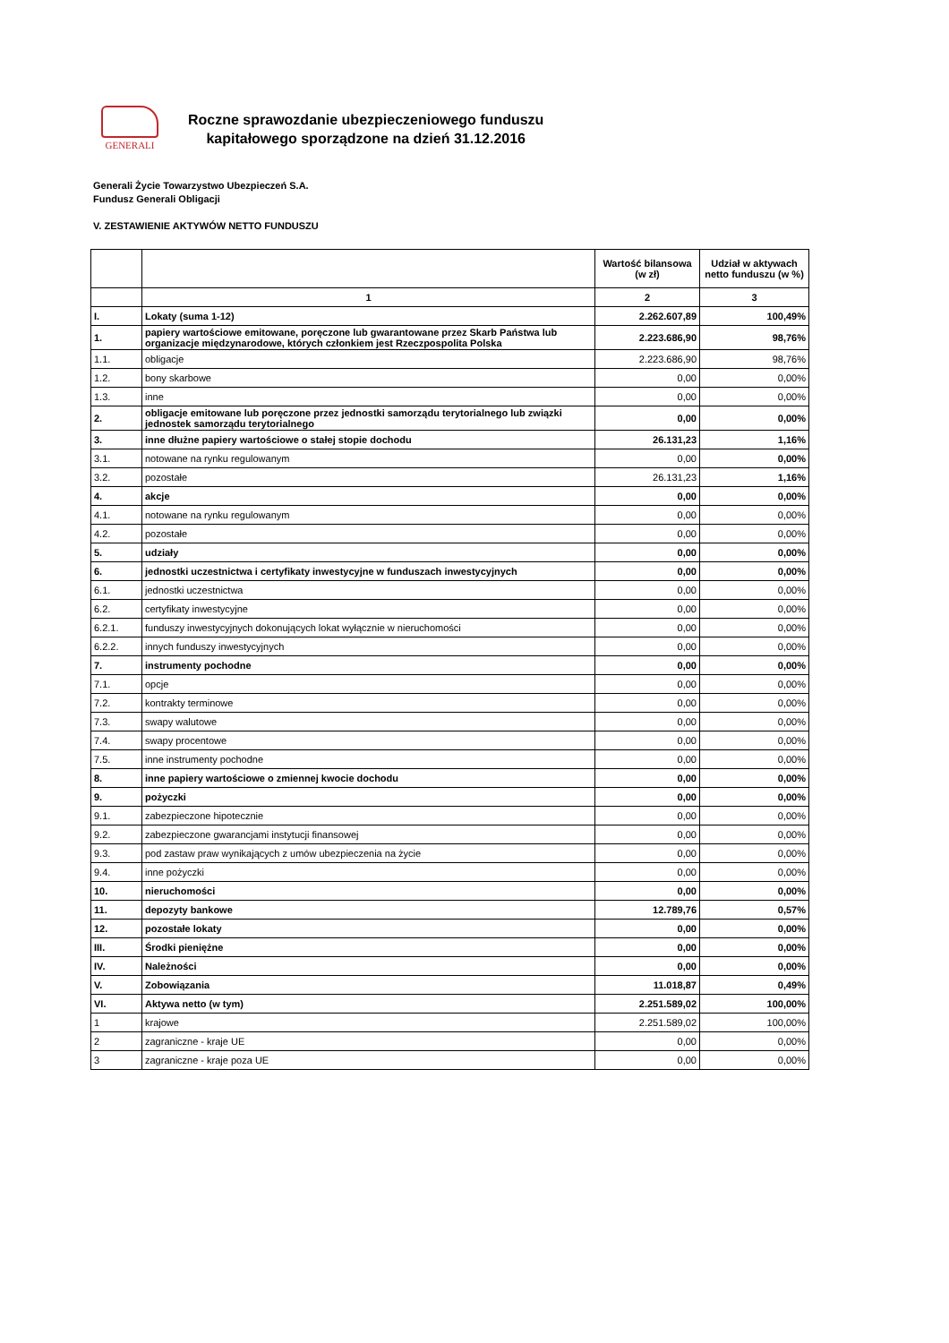GENERALI
Roczne sprawozdanie ubezpieczeniowego funduszu
kapitałowego sporządzone na dzień 31.12.2016
Generali Życie Towarzystwo Ubezpieczeń S.A.
Fundusz Generali Obligacji
V. ZESTAWIENIE AKTYWÓW NETTO FUNDUSZU
| | | Wartość bilansowa (w zł) | Udział w aktywach netto funduszu (w %) |
| --- | --- | --- | --- |
| | 1 | 2 | 3 |
| I. | Lokaty (suma 1-12) | 2.262.607,89 | 100,49% |
| 1. | papiery wartościowe emitowane, poręczone lub gwarantowane przez Skarb Państwa lub organizacje międzynarodowe, których członkiem jest Rzeczpospolita Polska | 2.223.686,90 | 98,76% |
| 1.1. | obligacje | 2.223.686,90 | 98,76% |
| 1.2. | bony skarbowe | 0,00 | 0,00% |
| 1.3. | inne | 0,00 | 0,00% |
| 2. | obligacje emitowane lub poręczone przez jednostki samorządu terytorialnego lub związki jednostek samorządu terytorialnego | 0,00 | 0,00% |
| 3. | inne dłużne papiery wartościowe o stałej stopie dochodu | 26.131,23 | 1,16% |
| 3.1. | notowane na rynku regulowanym | 0,00 | 0,00% |
| 3.2. | pozostałe | 26.131,23 | 1,16% |
| 4. | akcje | 0,00 | 0,00% |
| 4.1. | notowane na rynku regulowanym | 0,00 | 0,00% |
| 4.2. | pozostałe | 0,00 | 0,00% |
| 5. | udziały | 0,00 | 0,00% |
| 6. | jednostki uczestnictwa i certyfikaty inwestycyjne w funduszach inwestycyjnych | 0,00 | 0,00% |
| 6.1. | jednostki uczestnictwa | 0,00 | 0,00% |
| 6.2. | certyfikaty inwestycyjne | 0,00 | 0,00% |
| 6.2.1. | funduszy inwestycyjnych dokonujących lokat wyłącznie w nieruchomości | 0,00 | 0,00% |
| 6.2.2. | innych funduszy inwestycyjnych | 0,00 | 0,00% |
| 7. | instrumenty pochodne | 0,00 | 0,00% |
| 7.1. | opcje | 0,00 | 0,00% |
| 7.2. | kontrakty terminowe | 0,00 | 0,00% |
| 7.3. | swapy walutowe | 0,00 | 0,00% |
| 7.4. | swapy procentowe | 0,00 | 0,00% |
| 7.5. | inne instrumenty pochodne | 0,00 | 0,00% |
| 8. | inne papiery wartościowe o zmiennej kwocie dochodu | 0,00 | 0,00% |
| 9. | pożyczki | 0,00 | 0,00% |
| 9.1. | zabezpieczone hipotecznie | 0,00 | 0,00% |
| 9.2. | zabezpieczone gwarancjami instytucji finansowej | 0,00 | 0,00% |
| 9.3. | pod zastaw praw wynikających z umów ubezpieczenia na życie | 0,00 | 0,00% |
| 9.4. | inne pożyczki | 0,00 | 0,00% |
| 10. | nieruchomości | 0,00 | 0,00% |
| 11. | depozyty bankowe | 12.789,76 | 0,57% |
| 12. | pozostałe lokaty | 0,00 | 0,00% |
| III. | Środki pieniężne | 0,00 | 0,00% |
| IV. | Należności | 0,00 | 0,00% |
| V. | Zobowiązania | 11.018,87 | 0,49% |
| VI. | Aktywa netto (w tym) | 2.251.589,02 | 100,00% |
| 1 | krajowe | 2.251.589,02 | 100,00% |
| 2 | zagraniczne - kraje UE | 0,00 | 0,00% |
| 3 | zagraniczne - kraje poza UE | 0,00 | 0,00% |